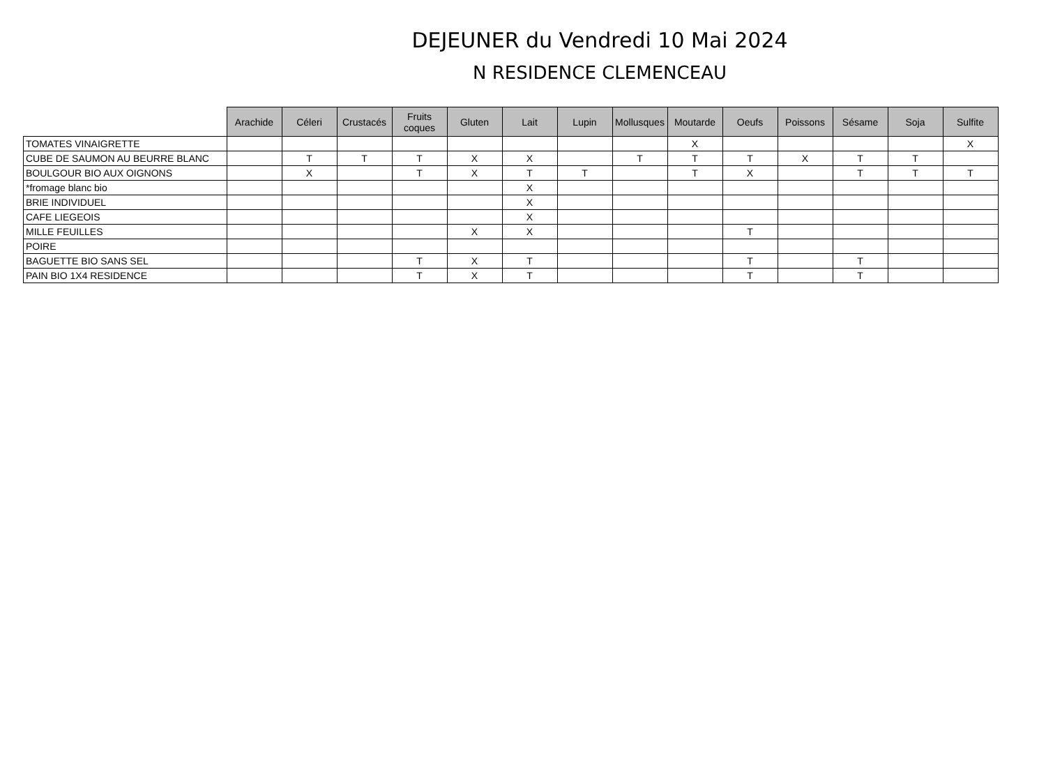DEJEUNER du Vendredi 10 Mai 2024
N RESIDENCE CLEMENCEAU
| | Arachide | Céleri | Crustacés | Fruits coques | Gluten | Lait | Lupin | Mollusques | Moutarde | Oeufs | Poissons | Sésame | Soja | Sulfite |
| --- | --- | --- | --- | --- | --- | --- | --- | --- | --- | --- | --- | --- | --- | --- |
| TOMATES VINAIGRETTE | | | | | | | | | X | | | | | X |
| CUBE DE SAUMON AU BEURRE BLANC | | T | T | T | X | X | | T | T | T | X | T | T | |
| BOULGOUR BIO AUX OIGNONS | | X | | T | X | T | T | | T | X | | T | T | T |
| *fromage blanc bio | | | | | | X | | | | | | | | |
| BRIE INDIVIDUEL | | | | | | X | | | | | | | | |
| CAFE LIEGEOIS | | | | | | X | | | | | | | | |
| MILLE FEUILLES | | | | | X | X | | | | T | | | | |
| POIRE | | | | | | | | | | | | | | |
| BAGUETTE BIO SANS SEL | | | | T | X | T | | | | T | | T | | |
| PAIN BIO 1X4 RESIDENCE | | | | T | X | T | | | | T | | T | | |